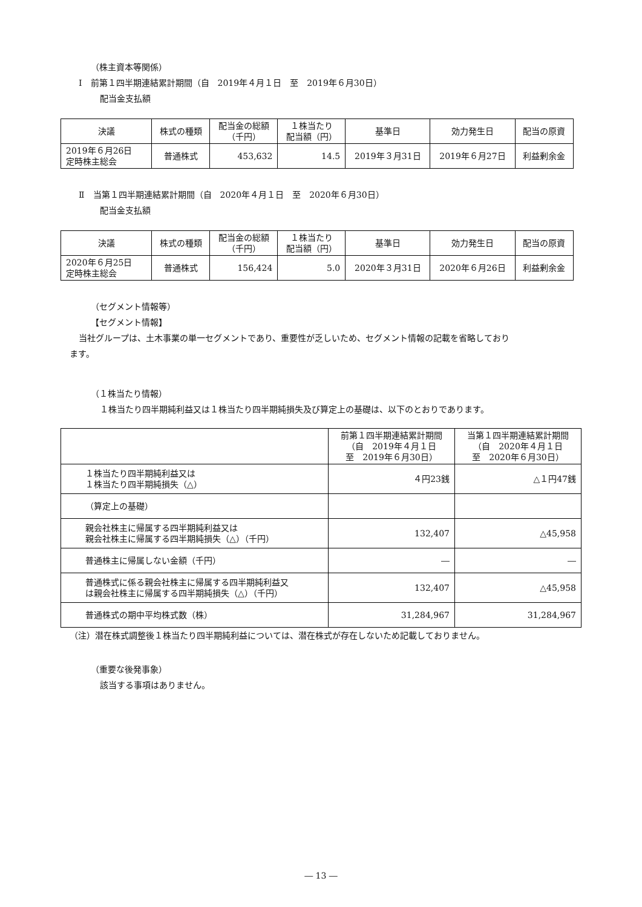（株主資本等関係）
Ⅰ　前第１四半期連結累計期間（自　2019年４月１日　至　2019年６月30日）
配当金支払額
| 決議 | 株式の種類 | 配当金の総額 （千円） | １株当たり 配当額（円） | 基準日 | 効力発生日 | 配当の原資 |
| --- | --- | --- | --- | --- | --- | --- |
| 2019年６月26日 定時株主総会 | 普通株式 | 453,632 | 14.5 | 2019年３月31日 | 2019年６月27日 | 利益剰余金 |
Ⅱ　当第１四半期連結累計期間（自　2020年４月１日　至　2020年６月30日）
配当金支払額
| 決議 | 株式の種類 | 配当金の総額 （千円） | １株当たり 配当額（円） | 基準日 | 効力発生日 | 配当の原資 |
| --- | --- | --- | --- | --- | --- | --- |
| 2020年６月25日 定時株主総会 | 普通株式 | 156,424 | 5.0 | 2020年３月31日 | 2020年６月26日 | 利益剰余金 |
（セグメント情報等）
【セグメント情報】
当社グループは、土木事業の単一セグメントであり、重要性が乏しいため、セグメント情報の記載を省略しており
ます。
（１株当たり情報）
１株当たり四半期純利益又は１株当たり四半期純損失及び算定上の基礎は、以下のとおりであります。
| | 前第１四半期連結累計期間 （自 2019年４月１日 至 2019年６月30日） | 当第１四半期連結累計期間 （自 2020年４月１日 至 2020年６月30日） |
| --- | --- | --- |
| １株当たり四半期純利益又は １株当たり四半期純損失（△） | ４円23銭 | △１円47銭 |
| （算定上の基礎） | | |
| 親会社株主に帰属する四半期純利益又は 親会社株主に帰属する四半期純損失（△）（千円） | 132,407 | △45,958 |
| 普通株主に帰属しない金額（千円） | ― | ― |
| 普通株式に係る親会社株主に帰属する四半期純利益又 は親会社株主に帰属する四半期純損失（△）（千円） | 132,407 | △45,958 |
| 普通株式の期中平均株式数（株） | 31,284,967 | 31,284,967 |
（注）潜在株式調整後１株当たり四半期純利益については、潜在株式が存在しないため記載しておりません。
（重要な後発事象）
該当する事項はありません。
― 13 ―